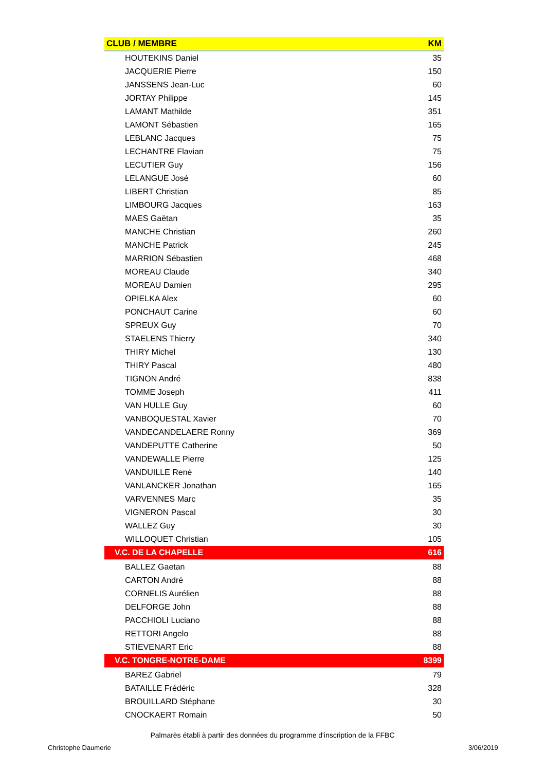| CLUB / MEMBRE | KM |
| --- | --- |
| HOUTEKINS Daniel | 35 |
| JACQUERIE Pierre | 150 |
| JANSSENS Jean-Luc | 60 |
| JORTAY Philippe | 145 |
| LAMANT Mathilde | 351 |
| LAMONT Sébastien | 165 |
| LEBLANC Jacques | 75 |
| LECHANTRE Flavian | 75 |
| LECUTIER Guy | 156 |
| LELANGUE José | 60 |
| LIBERT Christian | 85 |
| LIMBOURG Jacques | 163 |
| MAES Gaëtan | 35 |
| MANCHE Christian | 260 |
| MANCHE Patrick | 245 |
| MARRION Sébastien | 468 |
| MOREAU Claude | 340 |
| MOREAU Damien | 295 |
| OPIELKA Alex | 60 |
| PONCHAUT Carine | 60 |
| SPREUX Guy | 70 |
| STAELENS Thierry | 340 |
| THIRY Michel | 130 |
| THIRY Pascal | 480 |
| TIGNON André | 838 |
| TOMME Joseph | 411 |
| VAN HULLE Guy | 60 |
| VANBOQUESTAL Xavier | 70 |
| VANDECANDELAERE Ronny | 369 |
| VANDEPUTTE Catherine | 50 |
| VANDEWALLE Pierre | 125 |
| VANDUILLE René | 140 |
| VANLANCKER Jonathan | 165 |
| VARVENNES Marc | 35 |
| VIGNERON Pascal | 30 |
| WALLEZ Guy | 30 |
| WILLOQUET Christian | 105 |
| V.C. DE LA CHAPELLE | 616 |
| BALLEZ Gaetan | 88 |
| CARTON André | 88 |
| CORNELIS Aurélien | 88 |
| DELFORGE John | 88 |
| PACCHIOLI Luciano | 88 |
| RETTORI Angelo | 88 |
| STIEVENART Eric | 88 |
| V.C. TONGRE-NOTRE-DAME | 8399 |
| BAREZ Gabriel | 79 |
| BATAILLE Frédéric | 328 |
| BROUILLARD Stéphane | 30 |
| CNOCKAERT Romain | 50 |
Palmarès établi à partir des données du programme d'inscription de la FFBC
Christophe Daumerie 3/06/2019